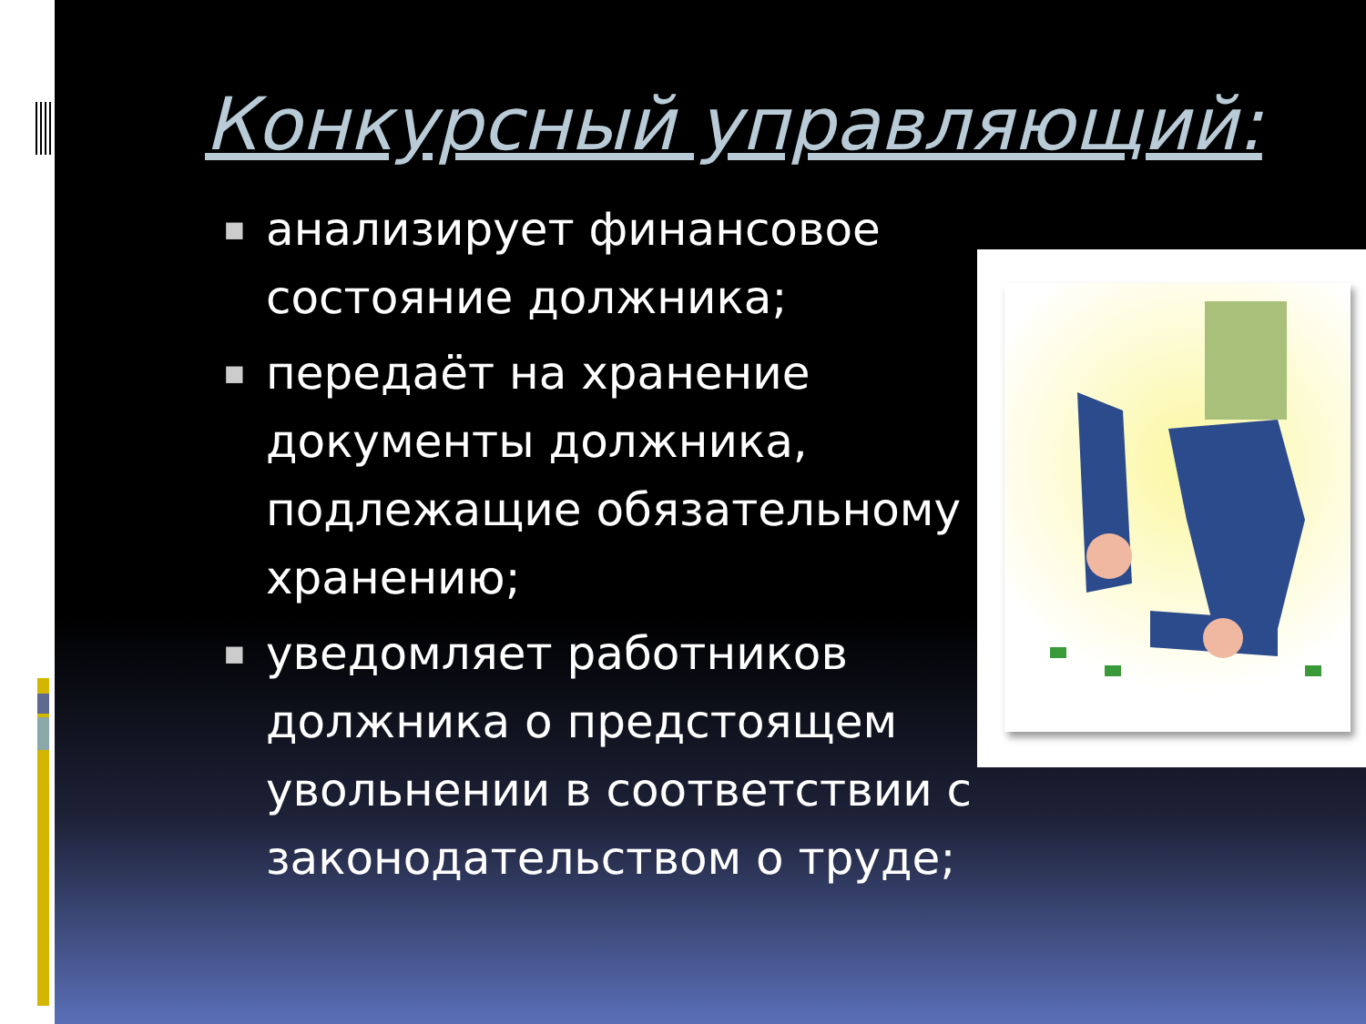Конкурсный управляющий:
■ анализирует финансовое состояние должника;
■ передаёт на хранение документы должника, подлежащие обязательному хранению;
■ уведомляет работников должника о предстоящем увольнении в соответствии с законодательством о труде;